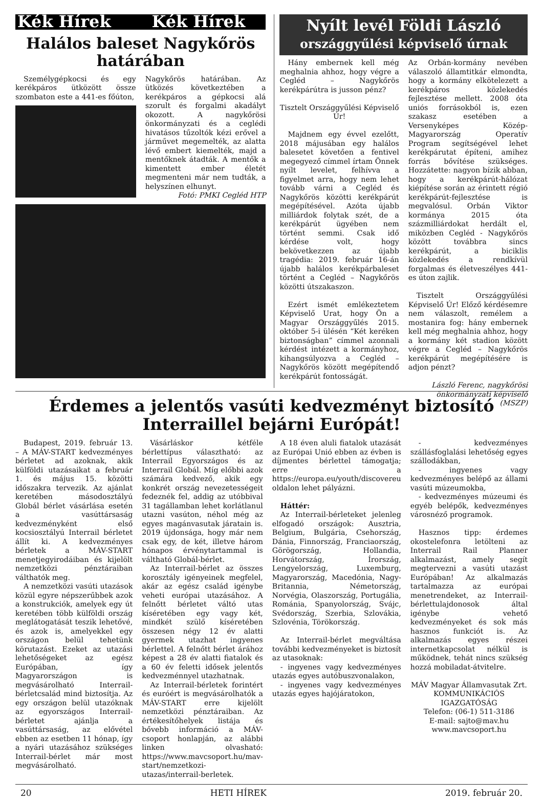Kék Hírek Kék Hírek
Halálos baleset Nagykőrös határában
Személygépkocsi és egy kerékpáros ütközött össze szombaton este a 441-es főúton,
Nagykőrös határában. Az ütközés következtében a kerékpáros a gépkocsi alá szorult és forgalmi akadályt okozott. A nagykőrösi önkormányzati és a ceglédi hivatásos tűzoltók kézi erővel a járművet megemelték, az alatta lévő embert kiemelték, majd a mentőknek átadták. A mentők a kimentett ember életét megmenteni már nem tudták, a helyszínen elhunyt.
Fotó: PMKI Cegléd HTP
Nyílt levél Földi László
országgyűlési képviselő úrnak
Hány embernek kell még meghalnia ahhoz, hogy végre a Cegléd – Nagykőrös kerékpárútra is jusson pénz?
Tisztelt Országgyűlési Képviselő Úr!
Majdnem egy évvel ezelőtt, 2018 májusában egy halálos balesetet követően a fentivel megegyező címmel írtam Önnek nyílt levelet, felhívva a figyelmet arra, hogy nem lehet tovább várni a Cegléd és Nagykőrös közötti kerékpárút megépítésével. Azóta újabb milliárdok folytak szét, de a kerékpárút ügyében nem történt semmi. Csak idő kérdése volt, hogy bekövetkezzen az újabb tragédia: 2019. február 16-án újabb halálos kerékpárbaleset történt a Cegléd – Nagykőrös közötti útszakaszon.
Ezért ismét emlékeztetem Képviselő Urat, hogy Ön a Magyar Országgyűlés 2015. október 5-i ülésén “Két keréken biztonságban” címmel azonnali kérdést intézett a kormányhoz, kihangsúlyozva a Cegléd – Nagykőrös között megépítendő kerékpárút fontosságát.
Az Orbán-kormány nevében válaszoló államtitkár elmondta, hogy a kormány elkötelezett a kerékpáros közlekedés fejlesztése mellett. 2008 óta uniós forrásokból is, ezen szakasz esetében a Versenyképes Közép-Magyarország Operatív Program segítségével lehet kerékpárutat építeni, amihez forrás bővítése szükséges. Hozzátette: nagyon bízik abban, hogy a kerékpárút-hálózat kiépítése során az érintett régió kerékpárút-fejlesztése is megvalósul. Orbán Viktor kormánya 2015 óta százmilliárdokat herdált el, miközben Cegléd - Nagykőrös között továbbra sincs kerékpárút, a biciklis közlekedés a rendkívül forgalmas és életveszélyes 441-es úton zajlik.
Tisztelt Országgyűlési Képviselő Úr! Előző kérdésemre nem válaszolt, remélem a mostanira fog: hány embernek kell még meghalnia ahhoz, hogy a kormány két stadion között végre a Cegléd – Nagykőrös kerékpárút megépítésére is adjon pénzt?
László Ferenc, nagykőrösi önkormányzati képviselő (MSZP)
Érdemes a jelentős vasúti kedvezményt biztosító Interraillel bejárni Európát!
Budapest, 2019. február 13. – A MÁV-START kedvezményes bérletet ad azoknak, akik külföldi utazásaikat a február 1. és május 15. közötti időszakra tervezik. Az ajánlat keretében másodosztályú Globál bérlet vásárlása esetén a vasúttársaság kedvezményként első kocsiosztályú Interrail bérletet állít ki. A kedvezményes bérletek a MÁV-START menetjegyirodáiban és kijelölt nemzetközi pénztáraiban válthatók meg.
A nemzetközi vasúti utazások közül egyre népszerűbbek azok a konstrukciók, amelyek egy út keretében több külföldi ország meglátogatását teszik lehetővé, és azok is, amelyekkel egy országon belül tehetünk körutazást. Ezeket az utazási lehetőségeket az egész Európában, így Magyarországon is megvásárolható Interrail-bérletcsalád mind biztosítja. Az egy országon belül utazóknak az egyországos Interrail-bérletet ajánlja a vasúttársaság, az elővétel ebben az esetben 11 hónap, így a nyári utazásához szükséges Interrail-bérlet már most megvásárolható.
Vásárláskor kétféle bérlettípus választható: az Interrail Egyországos és az Interrail Globál. Míg előbbi azok számára kedvező, akik egy konkrét ország nevezetességeit fedeznék fel, addig az utóbbival 31 tagállamban lehet korlátlanul utazni vasúton, néhol még az egyes magánvasutak járatain is. 2019 újdonsága, hogy már nem csak egy, de két, illetve három hónapos érvénytartammal is váltható Globál-bérlet.
Az Interrail-bérlet az összes korosztály igényeinek megfelel, akár az egész család igénybe veheti európai utazásához. A felnőtt bérletet váltó utas kíséretében egy vagy két, mindkét szülő kíséretében összesen négy 12 év alatti gyermek utazhat ingyenes bérlettel. A felnőtt bérlet árához képest a 28 év alatti fiatalok és a 60 év feletti idősek jelentős kedvezménnyel utazhatnak.
Az Interrail-bérletek forintért és euróért is megvásárolhatók a MÁV-START erre kijelölt nemzetközi pénztáraiban. Az értékesítőhelyek listája és bővebb információ a MÁV-csoport honlapján, az alábbi linken olvasható: https://www.mavcsoport.hu/mav-start/nemzetkozi-utazas/interrail-berletek.
A 18 éven aluli fiatalok utazását az Európai Unió ebben az évben is díjmentes bérlettel támogatja; erre a https://europa.eu/youth/discovereu oldalon lehet pályázni.
Háttér:
Az Interrail-bérleteket jelenleg elfogadó országok: Ausztria, Belgium, Bulgária, Csehország, Dánia, Finnország, Franciaország, Görögország, Hollandia, Horvátország, Írország, Lengyelország, Luxemburg, Magyarország, Macedónia, Nagy-Britannia, Németország, Norvégia, Olaszország, Portugália, Románia, Spanyolország, Svájc, Svédország, Szerbia, Szlovákia, Szlovénia, Törökország.
Az Interrail-bérlet megváltása további kedvezményeket is biztosít az utasoknak:
- ingyenes vagy kedvezményes utazás egyes autóbuszvonalakon,
- ingyenes vagy kedvezményes utazás egyes hajójáratokon,
- kedvezményes szállásfoglalási lehetőség egyes szállodákban,
- ingyenes vagy kedvezményes belépő az állami vasúti múzeumokba,
- kedvezményes múzeumi és egyéb belépők, kedvezményes városnéző programok.
Hasznos tipp: érdemes okostelefonra letölteni az Interrail Rail Planner alkalmazást, amely segít megtervezni a vasúti utazást Európában! Az alkalmazás tartalmazza az európai menetrendeket, az Interrail-bérlettulajdonosok által igénybe vehető kedvezményeket és sok más hasznos funkciót is. Az alkalmazás egyes részei internetkapcsolat nélkül is működnek, tehát nincs szükség hozzá mobiladat-átvitelre.
MÁV Magyar Államvasutak Zrt.
KOMMUNIKÁCIÓS IGAZGATÓSÁG
Telefon: (06-1) 511-3186
E-mail: sajto@mav.hu
www.mavcsoport.hu
20 HETI HÍREK 2019. február 20.